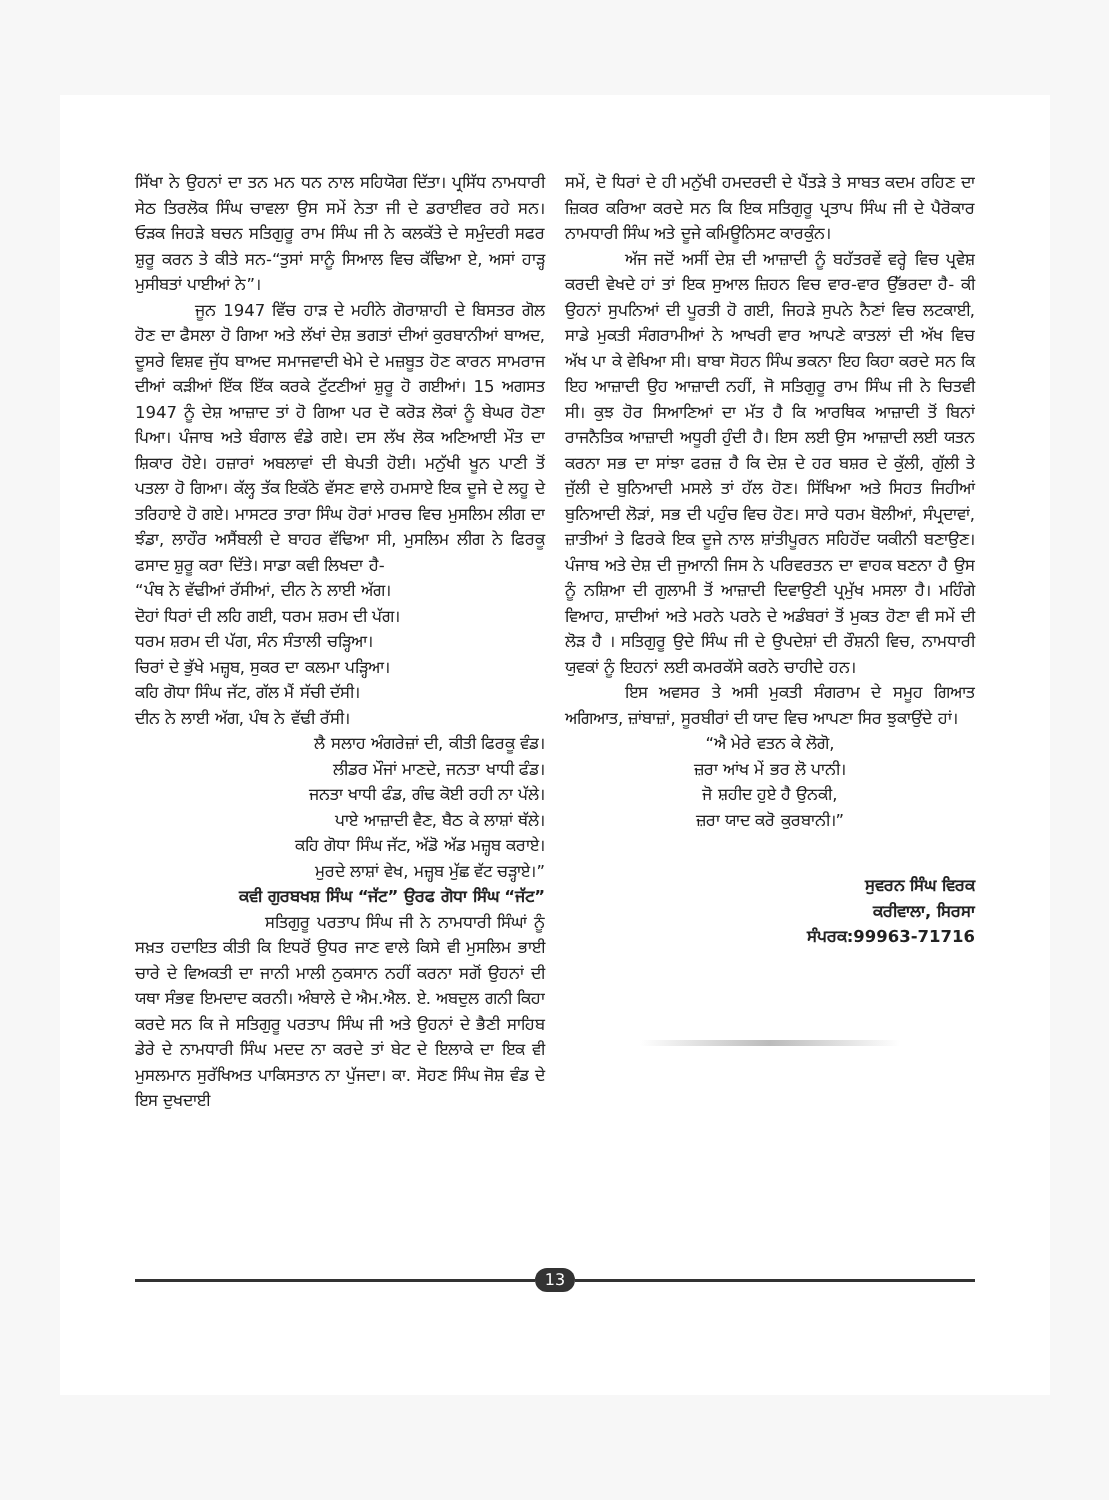ਸਿੱਖਾ ਨੇ ਉਹਨਾਂ ਦਾ ਤਨ ਮਨ ਧਨ ਨਾਲ ਸਹਿਯੋਗ ਦਿੱਤਾ। ਪ੍ਰਸਿੱਧ ਨਾਮਧਾਰੀ ਸੇਠ ਤਿਰਲੋਕ ਸਿੰਘ ਚਾਵਲਾ ਉਸ ਸਮੇਂ ਨੇਤਾ ਜੀ ਦੇ ਡਰਾਈਵਰ ਰਹੇ ਸਨ। ਓੜਕ ਜਿਹੜੇ ਬਚਨ ਸਤਿਗੁਰੂ ਰਾਮ ਸਿੰਘ ਜੀ ਨੇ ਕਲਕੱਤੇ ਦੇ ਸਮੁੰਦਰੀ ਸਫਰ ਸ਼ੁਰੂ ਕਰਨ ਤੇ ਕੀਤੇ ਸਨ-“ਤੁਸਾਂ ਸਾਨੂੰ ਸਿਆਲ ਵਿਚ ਕੱਢਿਆ ਏ, ਅਸਾਂ ਹਾੜ੍ਹ ਮੁਸੀਬਤਾਂ ਪਾਈਆਂ ਨੇ”।
ਜੂਨ 1947 ਵਿੱਚ ਹਾੜ ਦੇ ਮਹੀਨੇ ਗੋਰਾਸ਼ਾਹੀ ਦੇ ਬਿਸਤਰ ਗੋਲ ਹੋਣ ਦਾ ਫੈਸਲਾ ਹੋ ਗਿਆ ਅਤੇ ਲੱਖਾਂ ਦੇਸ਼ ਭਗਤਾਂ ਦੀਆਂ ਕੁਰਬਾਨੀਆਂ ਬਾਅਦ, ਦੂਸਰੇ ਵਿਸ਼ਵ ਜੁੱਧ ਬਾਅਦ ਸਮਾਜਵਾਦੀ ਖੇਮੇ ਦੇ ਮਜ਼ਬੂਤ ਹੋਣ ਕਾਰਨ ਸਾਮਰਾਜ ਦੀਆਂ ਕੜੀਆਂ ਇੱਕ ਇੱਕ ਕਰਕੇ ਟੁੱਟਣੀਆਂ ਸ਼ੁਰੂ ਹੋ ਗਈਆਂ। 15 ਅਗਸਤ 1947 ਨੂੰ ਦੇਸ਼ ਆਜ਼ਾਦ ਤਾਂ ਹੋ ਗਿਆ ਪਰ ਦੋ ਕਰੋੜ ਲੋਕਾਂ ਨੂੰ ਬੇਘਰ ਹੋਣਾ ਪਿਆ। ਪੰਜਾਬ ਅਤੇ ਬੰਗਾਲ ਵੰਡੇ ਗਏ। ਦਸ ਲੱਖ ਲੋਕ ਅਣਿਆਈ ਮੌਤ ਦਾ ਸ਼ਿਕਾਰ ਹੋਏ। ਹਜ਼ਾਰਾਂ ਅਬਲਾਵਾਂ ਦੀ ਬੇਪਤੀ ਹੋਈ। ਮਨੁੱਖੀ ਖੂਨ ਪਾਣੀ ਤੋਂ ਪਤਲਾ ਹੋ ਗਿਆ। ਕੱਲ੍ਹ ਤੱਕ ਇਕੱਠੇ ਵੱਸਣ ਵਾਲੇ ਹਮਸਾਏ ਇਕ ਦੂਜੇ ਦੇ ਲਹੂ ਦੇ ਤਰਿਹਾਏ ਹੋ ਗਏ। ਮਾਸਟਰ ਤਾਰਾ ਸਿੰਘ ਹੋਰਾਂ ਮਾਰਚ ਵਿਚ ਮੁਸਲਿਮ ਲੀਗ ਦਾ ਝੰਡਾ, ਲਾਹੌਰ ਅਸੈਂਬਲੀ ਦੇ ਬਾਹਰ ਵੱਢਿਆ ਸੀ, ਮੁਸਲਿਮ ਲੀਗ ਨੇ ਫਿਰਕੂ ਫਸਾਦ ਸ਼ੁਰੂ ਕਰਾ ਦਿੱਤੇ। ਸਾਡਾ ਕਵੀ ਲਿਖਦਾ ਹੈ-
“ਪੰਥ ਨੇ ਵੱਢੀਆਂ ਰੱਸੀਆਂ, ਦੀਨ ਨੇ ਲਾਈ ਅੱਗ।
ਦੋਹਾਂ ਧਿਰਾਂ ਦੀ ਲਹਿ ਗਈ, ਧਰਮ ਸ਼ਰਮ ਦੀ ਪੱਗ।
ਧਰਮ ਸ਼ਰਮ ਦੀ ਪੱਗ, ਸੰਨ ਸੰਤਾਲੀ ਚੜ੍ਹਿਆ।
ਚਿਰਾਂ ਦੇ ਭੁੱਖੇ ਮਜ਼੍ਹਬ, ਸੁਕਰ ਦਾ ਕਲਮਾ ਪੜ੍ਹਿਆ।
ਕਹਿ ਗੋਧਾ ਸਿੰਘ ਜੱਟ, ਗੱਲ ਮੈਂ ਸੱਚੀ ਦੱਸੀ।
ਦੀਨ ਨੇ ਲਾਈ ਅੱਗ, ਪੰਥ ਨੇ ਵੱਢੀ ਰੱਸੀ।
ਲੈ ਸਲਾਹ ਅੰਗਰੇਜ਼ਾਂ ਦੀ, ਕੀਤੀ ਫਿਰਕੂ ਵੰਡ।
ਲੀਡਰ ਮੌਜਾਂ ਮਾਣਦੇ, ਜਨਤਾ ਖਾਧੀ ਫੰਡ।
ਜਨਤਾ ਖਾਧੀ ਫੰਡ, ਗੰਢ ਕੋਈ ਰਹੀ ਨਾ ਪੱਲੇ।
ਪਾਏ ਆਜ਼ਾਦੀ ਵੈਣ, ਬੈਠ ਕੇ ਲਾਸ਼ਾਂ ਥੱਲੇ।
ਕਹਿ ਗੋਧਾ ਸਿੰਘ ਜੱਟ, ਅੱਡੋ ਅੱਡ ਮਜ਼੍ਹਬ ਕਰਾਏ।
ਮੁਰਦੇ ਲਾਸ਼ਾਂ ਵੇਖ, ਮਜ਼੍ਹਬ ਮੁੱਛ ਵੱਟ ਚੜ੍ਹਾਏ।”
ਕਵੀ ਗੁਰਬਖਸ਼ ਸਿੰਘ “ਜੱਟ” ਉਰਫ ਗੋਧਾ ਸਿੰਘ “ਜੱਟ”
ਸਤਿਗੁਰੂ ਪਰਤਾਪ ਸਿੰਘ ਜੀ ਨੇ ਨਾਮਧਾਰੀ ਸਿੰਘਾਂ ਨੂੰ ਸਖ਼ਤ ਹਦਾਇਤ ਕੀਤੀ ਕਿ ਇਧਰੋਂ ਉਧਰ ਜਾਣ ਵਾਲੇ ਕਿਸੇ ਵੀ ਮੁਸਲਿਮ ਭਾਈ ਚਾਰੇ ਦੇ ਵਿਅਕਤੀ ਦਾ ਜਾਨੀ ਮਾਲੀ ਨੁਕਸਾਨ ਨਹੀਂ ਕਰਨਾ ਸਗੋਂ ਉਹਨਾਂ ਦੀ ਯਥਾ ਸੰਭਵ ਇਮਦਾਦ ਕਰਨੀ। ਅੰਬਾਲੇ ਦੇ ਐਮ.ਐਲ. ਏ. ਅਬਦੁਲ ਗਨੀ ਕਿਹਾ ਕਰਦੇ ਸਨ ਕਿ ਜੇ ਸਤਿਗੁਰੂ ਪਰਤਾਪ ਸਿੰਘ ਜੀ ਅਤੇ ਉਹਨਾਂ ਦੇ ਭੈਣੀ ਸਾਹਿਬ ਡੇਰੇ ਦੇ ਨਾਮਧਾਰੀ ਸਿੰਘ ਮਦਦ ਨਾ ਕਰਦੇ ਤਾਂ ਬੇਟ ਦੇ ਇਲਾਕੇ ਦਾ ਇਕ ਵੀ ਮੁਸਲਮਾਨ ਸੁਰੱਖਿਅਤ ਪਾਕਿਸਤਾਨ ਨਾ ਪੁੱਜਦਾ। ਕਾ. ਸੋਹਣ ਸਿੰਘ ਜੋਸ਼ ਵੰਡ ਦੇ ਇਸ ਦੁਖਦਾਈ
ਸਮੇਂ, ਦੋ ਧਿਰਾਂ ਦੇ ਹੀ ਮਨੁੱਖੀ ਹਮਦਰਦੀ ਦੇ ਪੈਂਤੜੇ ਤੇ ਸਾਬਤ ਕਦਮ ਰਹਿਣ ਦਾ ਜ਼ਿਕਰ ਕਰਿਆ ਕਰਦੇ ਸਨ ਕਿ ਇਕ ਸਤਿਗੁਰੂ ਪ੍ਰਤਾਪ ਸਿੰਘ ਜੀ ਦੇ ਪੈਰੋਕਾਰ ਨਾਮਧਾਰੀ ਸਿੰਘ ਅਤੇ ਦੂਜੇ ਕਮਿਊਨਿਸਟ ਕਾਰਕੁੰਨ।
ਅੱਜ ਜਦੋਂ ਅਸੀਂ ਦੇਸ਼ ਦੀ ਆਜ਼ਾਦੀ ਨੂੰ ਬਹੱਤਰਵੇਂ ਵਰ੍ਹੇ ਵਿਚ ਪ੍ਰਵੇਸ਼ ਕਰਦੀ ਵੇਖਦੇ ਹਾਂ ਤਾਂ ਇਕ ਸੁਆਲ ਜ਼ਿਹਨ ਵਿਚ ਵਾਰ-ਵਾਰ ਉੱਭਰਦਾ ਹੈ- ਕੀ ਉਹਨਾਂ ਸੁਪਨਿਆਂ ਦੀ ਪੂਰਤੀ ਹੋ ਗਈ, ਜਿਹੜੇ ਸੁਪਨੇ ਨੈਣਾਂ ਵਿਚ ਲਟਕਾਈ, ਸਾਡੇ ਮੁਕਤੀ ਸੰਗਰਾਮੀਆਂ ਨੇ ਆਖਰੀ ਵਾਰ ਆਪਣੇ ਕਾਤਲਾਂ ਦੀ ਅੱਖ ਵਿਚ ਅੱਖ ਪਾ ਕੇ ਵੇਖਿਆ ਸੀ। ਬਾਬਾ ਸੋਹਨ ਸਿੰਘ ਭਕਨਾ ਇਹ ਕਿਹਾ ਕਰਦੇ ਸਨ ਕਿ ਇਹ ਆਜ਼ਾਦੀ ਉਹ ਆਜ਼ਾਦੀ ਨਹੀਂ, ਜੋ ਸਤਿਗੁਰੂ ਰਾਮ ਸਿੰਘ ਜੀ ਨੇ ਚਿਤਵੀ ਸੀ। ਕੁਝ ਹੋਰ ਸਿਆਣਿਆਂ ਦਾ ਮੱਤ ਹੈ ਕਿ ਆਰਥਿਕ ਆਜ਼ਾਦੀ ਤੋਂ ਬਿਨਾਂ ਰਾਜਨੈਤਿਕ ਆਜ਼ਾਦੀ ਅਧੂਰੀ ਹੁੰਦੀ ਹੈ। ਇਸ ਲਈ ਉਸ ਆਜ਼ਾਦੀ ਲਈ ਯਤਨ ਕਰਨਾ ਸਭ ਦਾ ਸਾਂਝਾ ਫਰਜ਼ ਹੈ ਕਿ ਦੇਸ਼ ਦੇ ਹਰ ਬਸ਼ਰ ਦੇ ਕੁੱਲੀ, ਗੁੱਲੀ ਤੇ ਜੁੱਲੀ ਦੇ ਬੁਨਿਆਦੀ ਮਸਲੇ ਤਾਂ ਹੱਲ ਹੋਣ। ਸਿੱਖਿਆ ਅਤੇ ਸਿਹਤ ਜਿਹੀਆਂ ਬੁਨਿਆਦੀ ਲੋੜਾਂ, ਸਭ ਦੀ ਪਹੁੰਚ ਵਿਚ ਹੋਣ। ਸਾਰੇ ਧਰਮ ਬੋਲੀਆਂ, ਸੰਪ੍ਰਦਾਵਾਂ, ਜ਼ਾਤੀਆਂ ਤੇ ਫਿਰਕੇ ਇਕ ਦੂਜੇ ਨਾਲ ਸ਼ਾਂਤੀਪੂਰਨ ਸਹਿਹੋਂਦ ਯਕੀਨੀ ਬਣਾਉਣ। ਪੰਜਾਬ ਅਤੇ ਦੇਸ਼ ਦੀ ਜੁਆਨੀ ਜਿਸ ਨੇ ਪਰਿਵਰਤਨ ਦਾ ਵਾਹਕ ਬਣਨਾ ਹੈ ਉਸ ਨੂੰ ਨਸ਼ਿਆ ਦੀ ਗੁਲਾਮੀ ਤੋਂ ਆਜ਼ਾਦੀ ਦਿਵਾਉਣੀ ਪ੍ਰਮੁੱਖ ਮਸਲਾ ਹੈ। ਮਹਿੰਗੇ ਵਿਆਹ, ਸ਼ਾਦੀਆਂ ਅਤੇ ਮਰਨੇ ਪਰਨੇ ਦੇ ਅਡੰਬਰਾਂ ਤੋਂ ਮੁਕਤ ਹੋਣਾ ਵੀ ਸਮੇਂ ਦੀ ਲੋੜ ਹੈ । ਸਤਿਗੁਰੂ ਉਦੇ ਸਿੰਘ ਜੀ ਦੇ ਉਪਦੇਸ਼ਾਂ ਦੀ ਰੌਸ਼ਨੀ ਵਿਚ, ਨਾਮਧਾਰੀ ਯੁਵਕਾਂ ਨੂੰ ਇਹਨਾਂ ਲਈ ਕਮਰਕੱਸੇ ਕਰਨੇ ਚਾਹੀਦੇ ਹਨ।
ਇਸ ਅਵਸਰ ਤੇ ਅਸੀ ਮੁਕਤੀ ਸੰਗਰਾਮ ਦੇ ਸਮੂਹ ਗਿਆਤ ਅਗਿਆਤ, ਜ਼ਾਂਬਾਜ਼ਾਂ, ਸੂਰਬੀਰਾਂ ਦੀ ਯਾਦ ਵਿਚ ਆਪਣਾ ਸਿਰ ਝੁਕਾਉਂਦੇ ਹਾਂ।
“ਐ ਮੇਰੇ ਵਤਨ ਕੇ ਲੋਗੋ,
ਜ਼ਰਾ ਆਂਖ ਮੇਂ ਭਰ ਲੋ ਪਾਨੀ।
ਜੋ ਸ਼ਹੀਦ ਹੁਏ ਹੈ ਉਨਕੀ,
ਜ਼ਰਾ ਯਾਦ ਕਰੋ ਕੁਰਬਾਨੀ।”
ਸੁਵਰਨ ਸਿੰਘ ਵਿਰਕ
ਕਰੀਵਾਲਾ, ਸਿਰਸਾ
ਸੰਪਰਕ:99963-71716
13